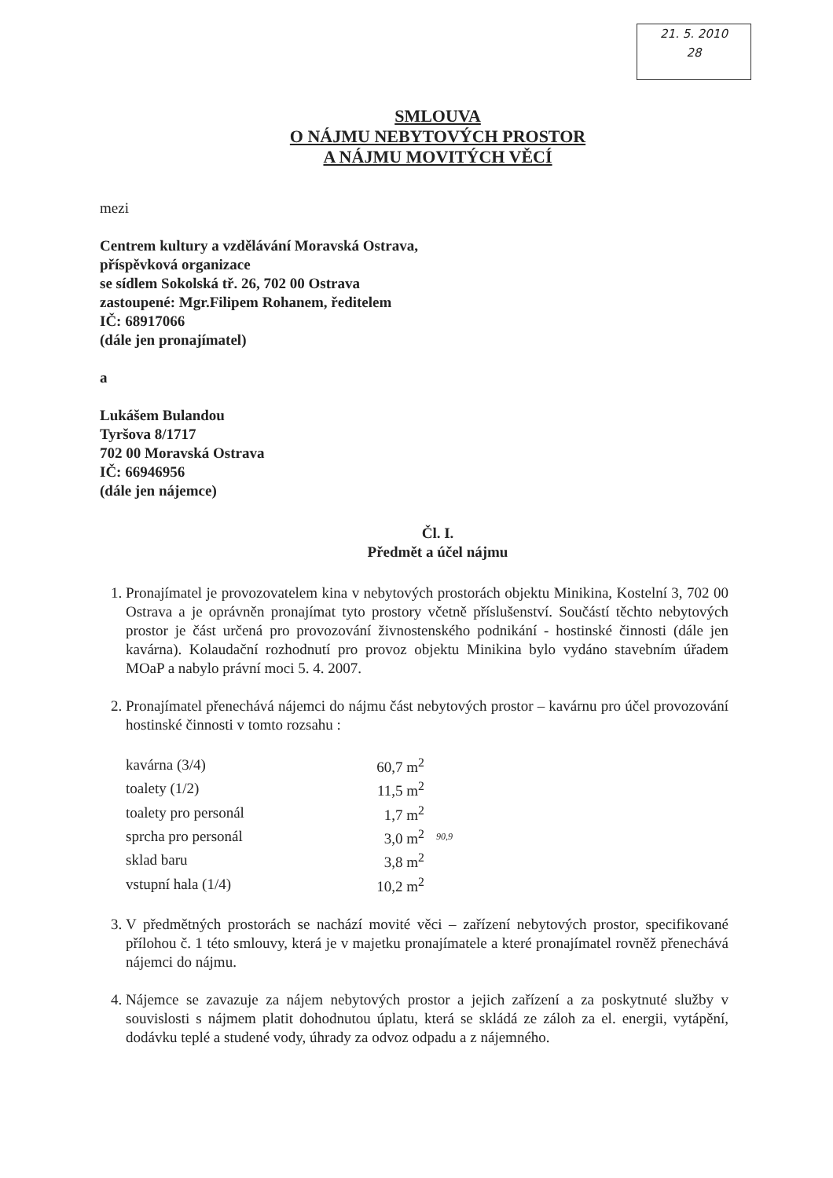21. 5. 2010
28
SMLOUVA
O NÁJMU NEBYTOVÝCH PROSTOR
A NÁJMU MOVITÝCH VĚCÍ
mezi
Centrem kultury a vzdělávání Moravská Ostrava,
příspěvková organizace
se sídlem Sokolská tř. 26, 702 00 Ostrava
zastoupené: Mgr.Filipem Rohanem, ředitelem
IČ: 68917066
(dále jen pronajímatel)
a
Lukášem Bulandou
Tyršova 8/1717
702 00 Moravská Ostrava
IČ: 66946956
(dále jen nájemce)
Čl. I.
Předmět a účel nájmu
1. Pronajímatel je provozovatelem kina v nebytových prostorách objektu Minikina, Kostelní 3, 702 00 Ostrava a je oprávněn pronajímat tyto prostory včetně příslušenství. Součástí těchto nebytových prostor je část určená pro provozování živnostenského podnikání - hostinské činnosti (dále jen kavárna). Kolaudační rozhodnutí pro provoz objektu Minikina bylo vydáno stavebním úřadem MOaP a nabylo právní moci 5. 4. 2007.
2. Pronajímatel přenechává nájemci do nájmu část nebytových prostor – kavárnu pro účel provozování hostinské činnosti v tomto rozsahu :
| kavárna (3/4) | 60,7 m<sup>2</sup> | |
| toalety (1/2) | 11,5 m<sup>2</sup> | |
| toalety pro personál | 1,7 m<sup>2</sup> | |
| sprcha pro personál | 3,0 m<sup>2</sup> | 90,9 |
| sklad baru | 3,8 m<sup>2</sup> | |
| vstupní hala (1/4) | 10,2 m<sup>2</sup> | |
3. V předmětných prostorách se nachází movité věci – zařízení nebytových prostor, specifikované přílohou č. 1 této smlouvy, která je v majetku pronajímatele a které pronajímatel rovněž přenechává nájemci do nájmu.
4. Nájemce se zavazuje za nájem nebytových prostor a jejich zařízení a za poskytnuté služby v souvislosti s nájmem platit dohodnutou úplatu, která se skládá ze záloh za el. energii, vytápění, dodávku teplé a studené vody, úhrady za odvoz odpadu a z nájemného.